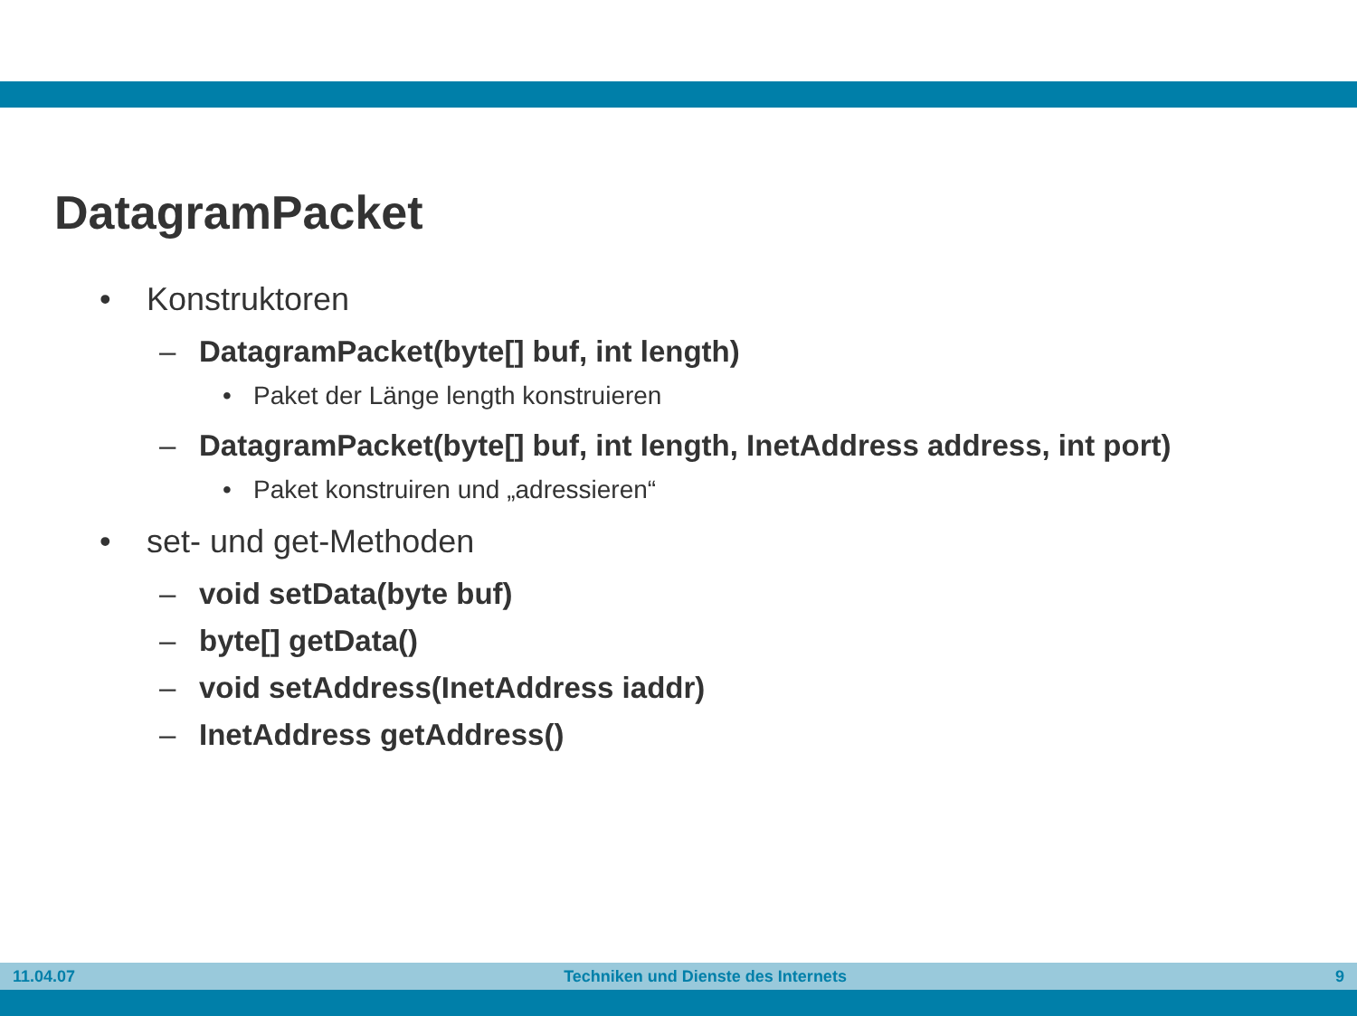DatagramPacket
• Konstruktoren
– DatagramPacket(byte[] buf, int length)
• Paket der Länge length konstruieren
– DatagramPacket(byte[] buf, int length, InetAddress address, int port)
• Paket konstruiren und „adressieren“
• set- und get-Methoden
– void setData(byte buf)
– byte[] getData()
– void setAddress(InetAddress iaddr)
– InetAddress getAddress()
11.04.07 Techniken und Dienste des Internets 9